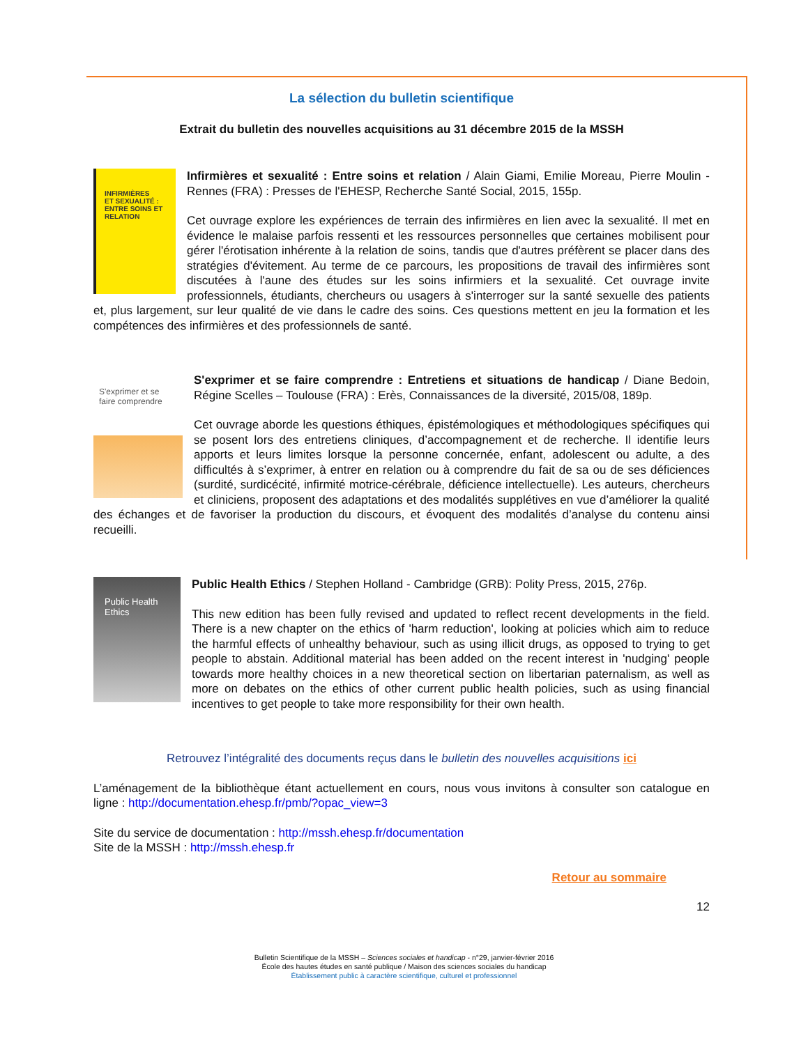La sélection du bulletin scientifique
Extrait du bulletin des nouvelles acquisitions au 31 décembre 2015 de la MSSH
INFIRMIÈRES
ET SEXUALITÉ :
ENTRE SOINS ET RELATION
Infirmières et sexualité : Entre soins et relation / Alain Giami, Emilie Moreau, Pierre Moulin - Rennes (FRA) : Presses de l'EHESP, Recherche Santé Social, 2015, 155p.
Cet ouvrage explore les expériences de terrain des infirmières en lien avec la sexualité. Il met en évidence le malaise parfois ressenti et les ressources personnelles que certaines mobilisent pour gérer l'érotisation inhérente à la relation de soins, tandis que d'autres préfèrent se placer dans des stratégies d'évitement. Au terme de ce parcours, les propositions de travail des infirmières sont discutées à l'aune des études sur les soins infirmiers et la sexualité. Cet ouvrage invite professionnels, étudiants, chercheurs ou usagers à s'interroger sur la santé sexuelle des patients et, plus largement, sur leur qualité de vie dans le cadre des soins. Ces questions mettent en jeu la formation et les compétences des infirmières et des professionnels de santé.
S'exprimer et se faire comprendre
S'exprimer et se faire comprendre : Entretiens et situations de handicap / Diane Bedoin, Régine Scelles – Toulouse (FRA) : Erès, Connaissances de la diversité, 2015/08, 189p.
Cet ouvrage aborde les questions éthiques, épistémologiques et méthodologiques spécifiques qui se posent lors des entretiens cliniques, d’accompagnement et de recherche. Il identifie leurs apports et leurs limites lorsque la personne concernée, enfant, adolescent ou adulte, a des difficultés à s’exprimer, à entrer en relation ou à comprendre du fait de sa ou de ses déficiences (surdité, surdicécité, infirmité motrice-cérébrale, déficience intellectuelle). Les auteurs, chercheurs et cliniciens, proposent des adaptations et des modalités supplétives en vue d’améliorer la qualité des échanges et de favoriser la production du discours, et évoquent des modalités d’analyse du contenu ainsi recueilli.
Public Health Ethics
Public Health Ethics / Stephen Holland - Cambridge (GRB): Polity Press, 2015, 276p.
This new edition has been fully revised and updated to reflect recent developments in the field. There is a new chapter on the ethics of 'harm reduction', looking at policies which aim to reduce the harmful effects of unhealthy behaviour, such as using illicit drugs, as opposed to trying to get people to abstain. Additional material has been added on the recent interest in 'nudging' people towards more healthy choices in a new theoretical section on libertarian paternalism, as well as more on debates on the ethics of other current public health policies, such as using financial incentives to get people to take more responsibility for their own health.
Retrouvez l’intégralité des documents reçus dans le bulletin des nouvelles acquisitions ici
L’aménagement de la bibliothèque étant actuellement en cours, nous vous invitons à consulter son catalogue en ligne : http://documentation.ehesp.fr/pmb/?opac_view=3
Site du service de documentation : http://mssh.ehesp.fr/documentation
Site de la MSSH : http://mssh.ehesp.fr
Retour au sommaire
12
Bulletin Scientifique de la MSSH – Sciences sociales et handicap - n°29, janvier-février 2016
École des hautes études en santé publique / Maison des sciences sociales du handicap
Établissement public à caractère scientifique, culturel et professionnel